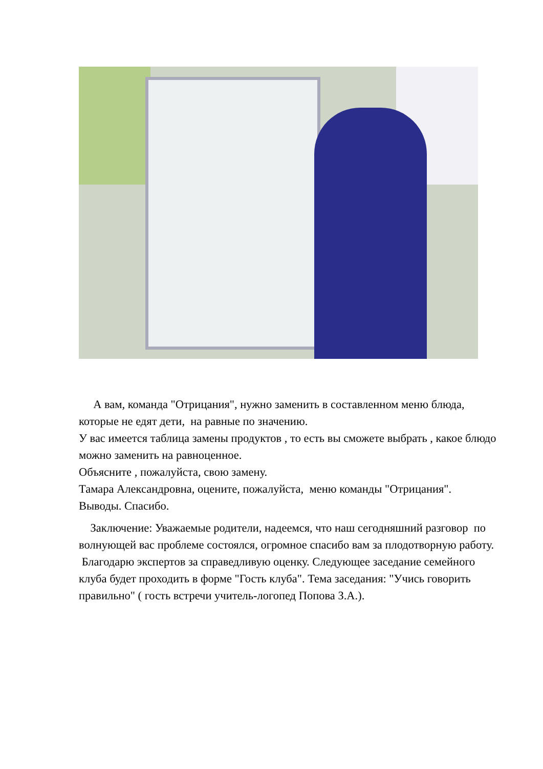А вам, команда "Отрицания", нужно заменить в составленном меню блюда, которые не едят дети, на равные по значению.
У вас имеется таблица замены продуктов , то есть вы сможете выбрать , какое блюдо можно заменить на равноценное.
Объясните , пожалуйста, свою замену.
Тамара Александровна, оцените, пожалуйста, меню команды "Отрицания".
Выводы. Спасибо.
Заключение: Уважаемые родители, надеемся, что наш сегодняшний разговор по волнующей вас проблеме состоялся, огромное спасибо вам за плодотворную работу. Благодарю экспертов за справедливую оценку. Следующее заседание семейного клуба будет проходить в форме "Гость клуба". Тема заседания: "Учись говорить правильно" ( гость встречи учитель-логопед Попова З.А.).